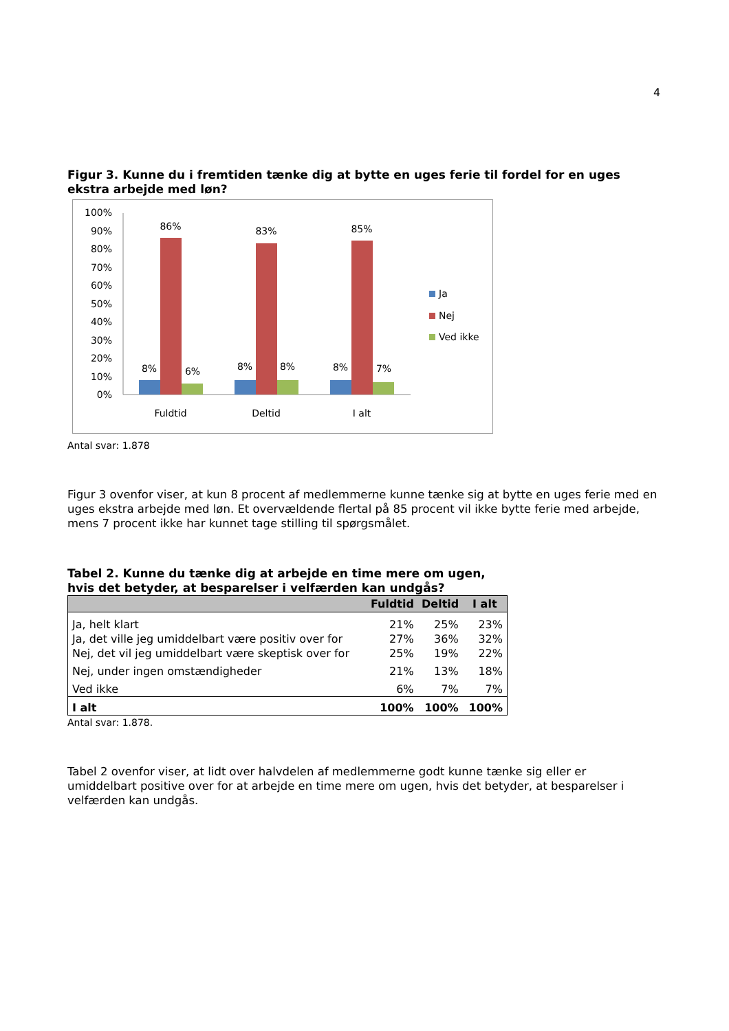4
Figur 3. Kunne du i fremtiden tænke dig at bytte en uges ferie til fordel for en uges ekstra arbejde med løn?
100%
90%
80%
70%
60%
50%
40%
30%
20%
10%
0%
8%
86%
6%
8%
83%
8%
8%
85%
7%
Fuldtid
Deltid
I alt
Ja
Nej
Ved ikke
Antal svar: 1.878
Figur 3 ovenfor viser, at kun 8 procent af medlemmerne kunne tænke sig at bytte en uges ferie med en uges ekstra arbejde med løn. Et overvældende flertal på 85 procent vil ikke bytte ferie med arbejde, mens 7 procent ikke har kunnet tage stilling til spørgsmålet.
Tabel 2. Kunne du tænke dig at arbejde en time mere om ugen,
hvis det betyder, at besparelser i velfærden kan undgås?
| | Fuldtid | Deltid | I alt |
| --- | --- | --- | --- |
| Ja, helt klart | 21% | 25% | 23% |
| Ja, det ville jeg umiddelbart være positiv over for | 27% | 36% | 32% |
| Nej, det vil jeg umiddelbart være skeptisk over for | 25% | 19% | 22% |
| Nej, under ingen omstændigheder | 21% | 13% | 18% |
| Ved ikke | 6% | 7% | 7% |
| I alt | 100% | 100% | 100% |
Antal svar: 1.878.
Tabel 2 ovenfor viser, at lidt over halvdelen af medlemmerne godt kunne tænke sig eller er umiddelbart positive over for at arbejde en time mere om ugen, hvis det betyder, at besparelser i velfærden kan undgås.